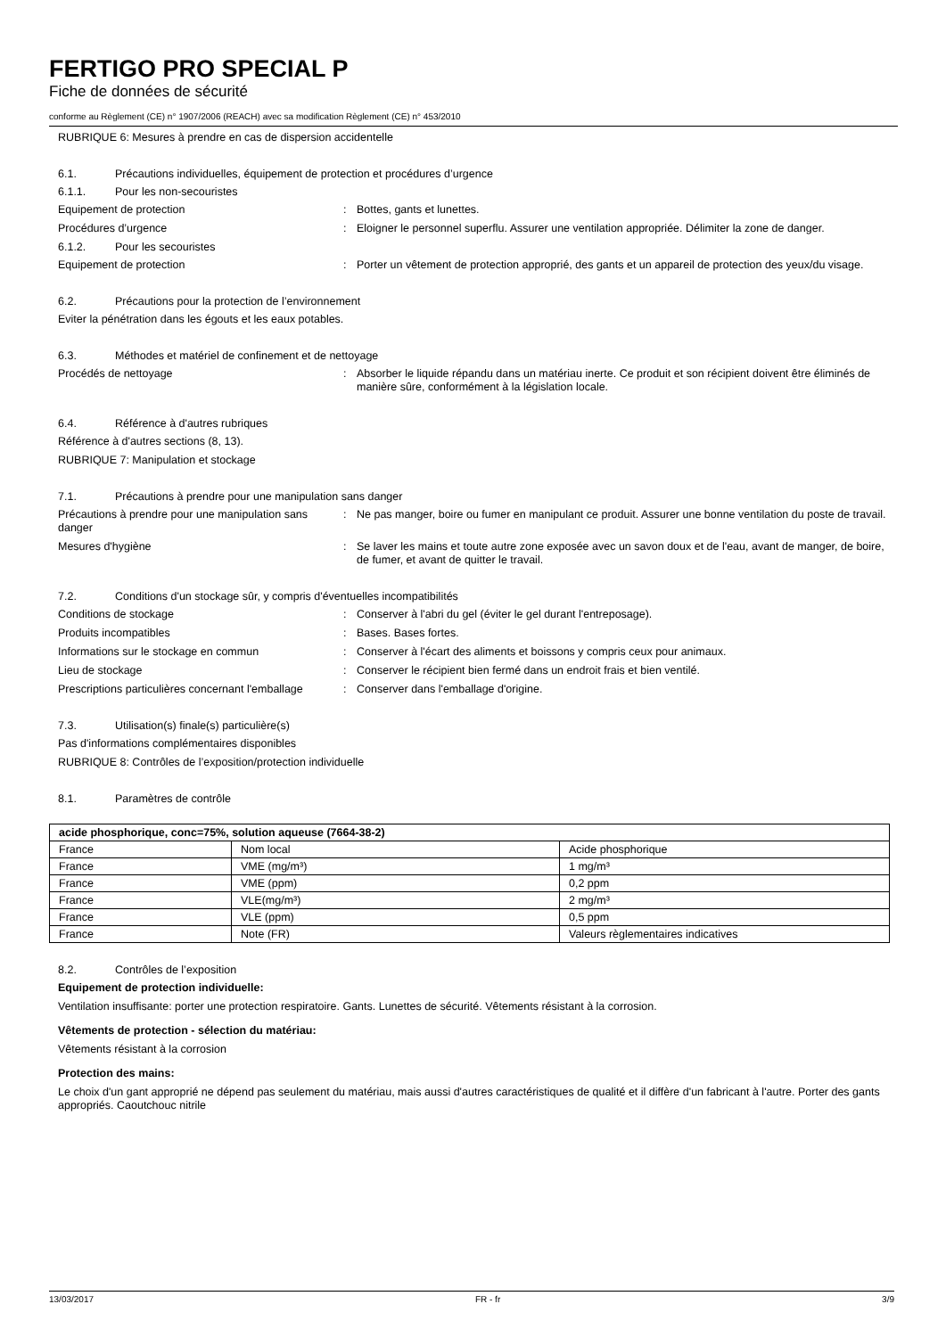FERTIGO PRO SPECIAL P
Fiche de données de sécurité
conforme au Règlement (CE) n° 1907/2006 (REACH) avec sa modification Règlement (CE) n° 453/2010
RUBRIQUE 6: Mesures à prendre en cas de dispersion accidentelle
6.1. Précautions individuelles, équipement de protection et procédures d’urgence
6.1.1. Pour les non-secouristes
Equipement de protection: Bottes, gants et lunettes.
Procédures d’urgence: Eloigner le personnel superflu. Assurer une ventilation appropriée. Délimiter la zone de danger.
6.1.2. Pour les secouristes
Equipement de protection: Porter un vêtement de protection approprié, des gants et un appareil de protection des yeux/du visage.
6.2. Précautions pour la protection de l’environnement
Eviter la pénétration dans les égouts et les eaux potables.
6.3. Méthodes et matériel de confinement et de nettoyage
Procédés de nettoyage: Absorber le liquide répandu dans un matériau inerte. Ce produit et son récipient doivent être éliminés de manière sûre, conformément à la législation locale.
6.4. Référence à d'autres rubriques
Référence à d'autres sections (8, 13).
RUBRIQUE 7: Manipulation et stockage
7.1. Précautions à prendre pour une manipulation sans danger
Précautions à prendre pour une manipulation sans danger: Ne pas manger, boire ou fumer en manipulant ce produit. Assurer une bonne ventilation du poste de travail.
Mesures d'hygiène: Se laver les mains et toute autre zone exposée avec un savon doux et de l'eau, avant de manger, de boire, de fumer, et avant de quitter le travail.
7.2. Conditions d'un stockage sûr, y compris d'éventuelles incompatibilités
Conditions de stockage: Conserver à l'abri du gel (éviter le gel durant l'entreposage).
Produits incompatibles: Bases. Bases fortes.
Informations sur le stockage en commun: Conserver à l'écart des aliments et boissons y compris ceux pour animaux.
Lieu de stockage: Conserver le récipient bien fermé dans un endroit frais et bien ventilé.
Prescriptions particulières concernant l'emballage: Conserver dans l'emballage d'origine.
7.3. Utilisation(s) finale(s) particulière(s)
Pas d'informations complémentaires disponibles
RUBRIQUE 8: Contrôles de l’exposition/protection individuelle
8.1. Paramètres de contrôle
| acide phosphorique, conc=75%, solution aqueuse (7664-38-2) | | |
| --- | --- | --- |
| France | Nom local | Acide phosphorique |
| France | VME (mg/m³) | 1 mg/m³ |
| France | VME (ppm) | 0,2 ppm |
| France | VLE(mg/m³) | 2 mg/m³ |
| France | VLE (ppm) | 0,5 ppm |
| France | Note (FR) | Valeurs règlementaires indicatives |
8.2. Contrôles de l’exposition
Equipement de protection individuelle:
Ventilation insuffisante: porter une protection respiratoire. Gants. Lunettes de sécurité. Vêtements résistant à la corrosion.
Vêtements de protection - sélection du matériau:
Vêtements résistant à la corrosion
Protection des mains:
Le choix d'un gant approprié ne dépend pas seulement du matériau, mais aussi d'autres caractéristiques de qualité et il diffère d'un fabricant à l'autre. Porter des gants appropriés. Caoutchouc nitrile
13/03/2017 FR - fr 3/9